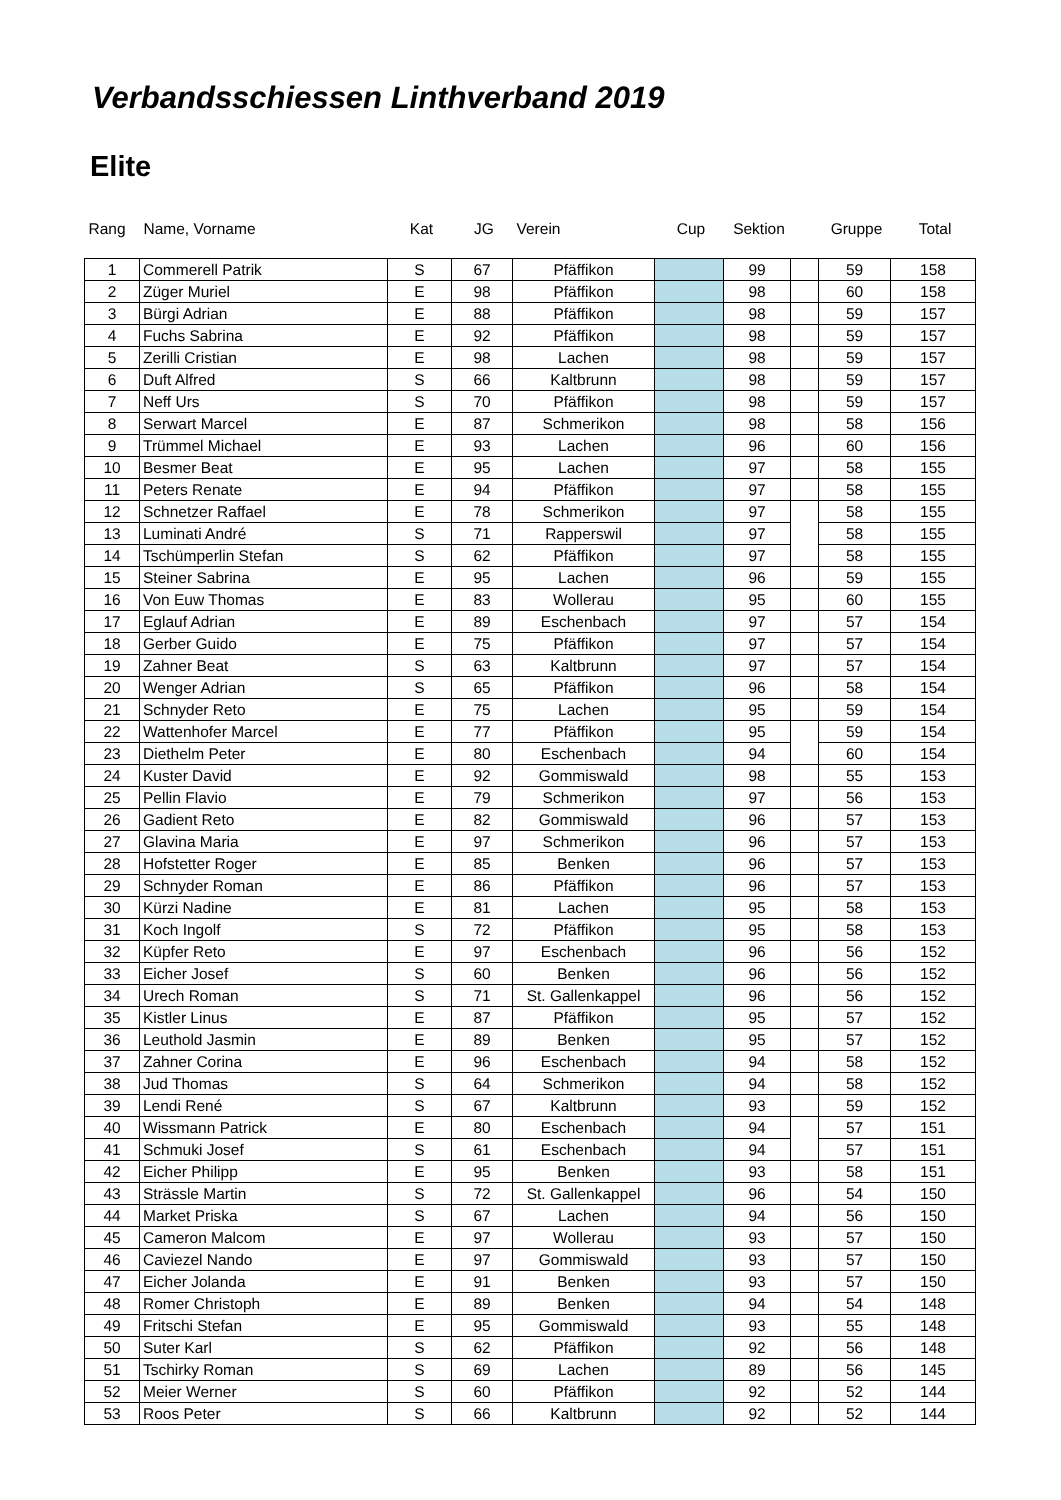Verbandsschiessen Linthverband 2019
Elite
| Rang | Name, Vorname | Kat | JG | Verein | Cup | Sektion | | Gruppe | Total |
| --- | --- | --- | --- | --- | --- | --- | --- | --- | --- |
| 1 | Commerell Patrik | S | 67 | Pfäffikon | | 99 | | 59 | 158 |
| 2 | Züger Muriel | E | 98 | Pfäffikon | | 98 | | 60 | 158 |
| 3 | Bürgi Adrian | E | 88 | Pfäffikon | | 98 | | 59 | 157 |
| 4 | Fuchs Sabrina | E | 92 | Pfäffikon | | 98 | | 59 | 157 |
| 5 | Zerilli Cristian | E | 98 | Lachen | | 98 | | 59 | 157 |
| 6 | Duft Alfred | S | 66 | Kaltbrunn | | 98 | | 59 | 157 |
| 7 | Neff Urs | S | 70 | Pfäffikon | | 98 | | 59 | 157 |
| 8 | Serwart Marcel | E | 87 | Schmerikon | | 98 | | 58 | 156 |
| 9 | Trümmel Michael | E | 93 | Lachen | | 96 | | 60 | 156 |
| 10 | Besmer Beat | E | 95 | Lachen | | 97 | | 58 | 155 |
| 11 | Peters Renate | E | 94 | Pfäffikon | | 97 | | 58 | 155 |
| 12 | Schnetzer Raffael | E | 78 | Schmerikon | | 97 | | 58 | 155 |
| 13 | Luminati André | S | 71 | Rapperswil | | 97 | | 58 | 155 |
| 14 | Tschümperlin Stefan | S | 62 | Pfäffikon | | 97 | | 58 | 155 |
| 15 | Steiner Sabrina | E | 95 | Lachen | | 96 | | 59 | 155 |
| 16 | Von Euw Thomas | E | 83 | Wollerau | | 95 | | 60 | 155 |
| 17 | Eglauf Adrian | E | 89 | Eschenbach | | 97 | | 57 | 154 |
| 18 | Gerber Guido | E | 75 | Pfäffikon | | 97 | | 57 | 154 |
| 19 | Zahner Beat | S | 63 | Kaltbrunn | | 97 | | 57 | 154 |
| 20 | Wenger Adrian | S | 65 | Pfäffikon | | 96 | | 58 | 154 |
| 21 | Schnyder Reto | E | 75 | Lachen | | 95 | | 59 | 154 |
| 22 | Wattenhofer Marcel | E | 77 | Pfäffikon | | 95 | | 59 | 154 |
| 23 | Diethelm Peter | E | 80 | Eschenbach | | 94 | | 60 | 154 |
| 24 | Kuster David | E | 92 | Gommiswald | | 98 | | 55 | 153 |
| 25 | Pellin Flavio | E | 79 | Schmerikon | | 97 | | 56 | 153 |
| 26 | Gadient Reto | E | 82 | Gommiswald | | 96 | | 57 | 153 |
| 27 | Glavina Maria | E | 97 | Schmerikon | | 96 | | 57 | 153 |
| 28 | Hofstetter Roger | E | 85 | Benken | | 96 | | 57 | 153 |
| 29 | Schnyder Roman | E | 86 | Pfäffikon | | 96 | | 57 | 153 |
| 30 | Kürzi Nadine | E | 81 | Lachen | | 95 | | 58 | 153 |
| 31 | Koch Ingolf | S | 72 | Pfäffikon | | 95 | | 58 | 153 |
| 32 | Küpfer Reto | E | 97 | Eschenbach | | 96 | | 56 | 152 |
| 33 | Eicher Josef | S | 60 | Benken | | 96 | | 56 | 152 |
| 34 | Urech Roman | S | 71 | St. Gallenkappel | | 96 | | 56 | 152 |
| 35 | Kistler Linus | E | 87 | Pfäffikon | | 95 | | 57 | 152 |
| 36 | Leuthold Jasmin | E | 89 | Benken | | 95 | | 57 | 152 |
| 37 | Zahner Corina | E | 96 | Eschenbach | | 94 | | 58 | 152 |
| 38 | Jud Thomas | S | 64 | Schmerikon | | 94 | | 58 | 152 |
| 39 | Lendi René | S | 67 | Kaltbrunn | | 93 | | 59 | 152 |
| 40 | Wissmann Patrick | E | 80 | Eschenbach | | 94 | | 57 | 151 |
| 41 | Schmuki Josef | S | 61 | Eschenbach | | 94 | | 57 | 151 |
| 42 | Eicher Philipp | E | 95 | Benken | | 93 | | 58 | 151 |
| 43 | Strässle Martin | S | 72 | St. Gallenkappel | | 96 | | 54 | 150 |
| 44 | Market Priska | S | 67 | Lachen | | 94 | | 56 | 150 |
| 45 | Cameron Malcom | E | 97 | Wollerau | | 93 | | 57 | 150 |
| 46 | Caviezel Nando | E | 97 | Gommiswald | | 93 | | 57 | 150 |
| 47 | Eicher Jolanda | E | 91 | Benken | | 93 | | 57 | 150 |
| 48 | Romer Christoph | E | 89 | Benken | | 94 | | 54 | 148 |
| 49 | Fritschi Stefan | E | 95 | Gommiswald | | 93 | | 55 | 148 |
| 50 | Suter Karl | S | 62 | Pfäffikon | | 92 | | 56 | 148 |
| 51 | Tschirky Roman | S | 69 | Lachen | | 89 | | 56 | 145 |
| 52 | Meier Werner | S | 60 | Pfäffikon | | 92 | | 52 | 144 |
| 53 | Roos Peter | S | 66 | Kaltbrunn | | 92 | | 52 | 144 |